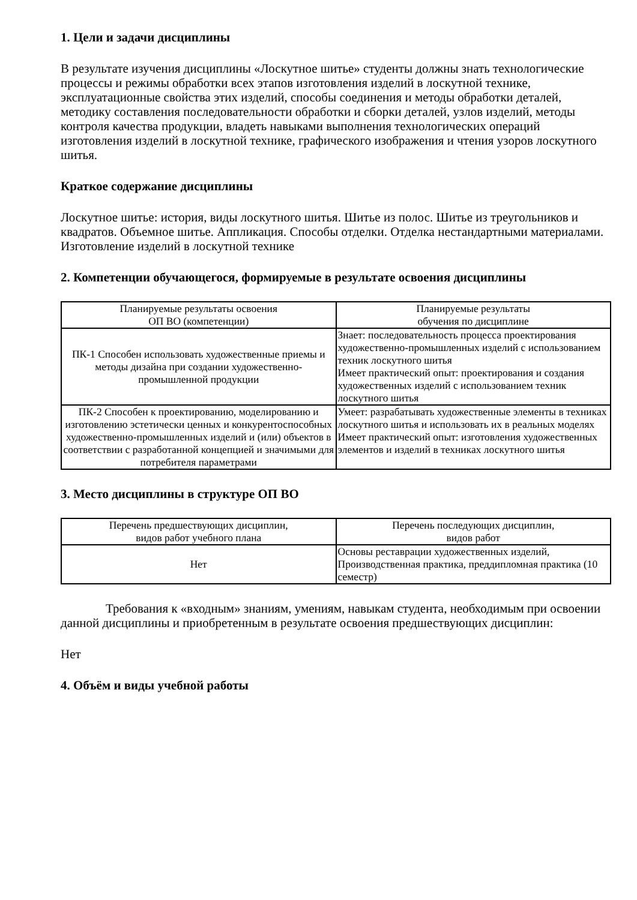1. Цели и задачи дисциплины
В результате изучения дисциплины «Лоскутное шитье» студенты должны знать технологические процессы и режимы обработки всех этапов изготовления изделий в лоскутной технике, эксплуатационные свойства этих изделий, способы соединения и методы обработки деталей, методику составления последовательности обработки и сборки деталей, узлов изделий, методы контроля качества продукции, владеть навыками выполнения технологических операций изготовления изделий в лоскутной технике, графического изображения и чтения узоров лоскутного шитья.
Краткое содержание дисциплины
Лоскутное шитье: история, виды лоскутного шитья. Шитье из полос. Шитье из треугольников и квадратов. Объемное шитье. Аппликация. Способы отделки. Отделка нестандартными материалами. Изготовление изделий в лоскутной технике
2. Компетенции обучающегося, формируемые в результате освоения дисциплины
| Планируемые результаты освоения ОП ВО (компетенции) | Планируемые результаты обучения по дисциплине |
| --- | --- |
| ПК-1 Способен использовать художественные приемы и методы дизайна при создании художественно-промышленной продукции | Знает: последовательность процесса проектирования художественно-промышленных изделий с использованием техник лоскутного шитья Имеет практический опыт: проектирования и создания художественных изделий с использованием техник лоскутного шитья |
| ПК-2 Способен к проектированию, моделированию и изготовлению эстетически ценных и конкурентоспособных художественно-промышленных изделий и (или) объектов в соответствии с разработанной концепцией и значимыми для потребителя параметрами | Умеет: разрабатывать художественные элементы в техниках лоскутного шитья и использовать их в реальных моделях Имеет практический опыт: изготовления художественных элементов и изделий в техниках лоскутного шитья |
3. Место дисциплины в структуре ОП ВО
| Перечень предшествующих дисциплин, видов работ учебного плана | Перечень последующих дисциплин, видов работ |
| --- | --- |
| Нет | Основы реставрации художественных изделий, Производственная практика, преддипломная практика (10 семестр) |
Требования к «входным» знаниям, умениям, навыкам студента, необходимым при освоении данной дисциплины и приобретенным в результате освоения предшествующих дисциплин:
Нет
4. Объём и виды учебной работы